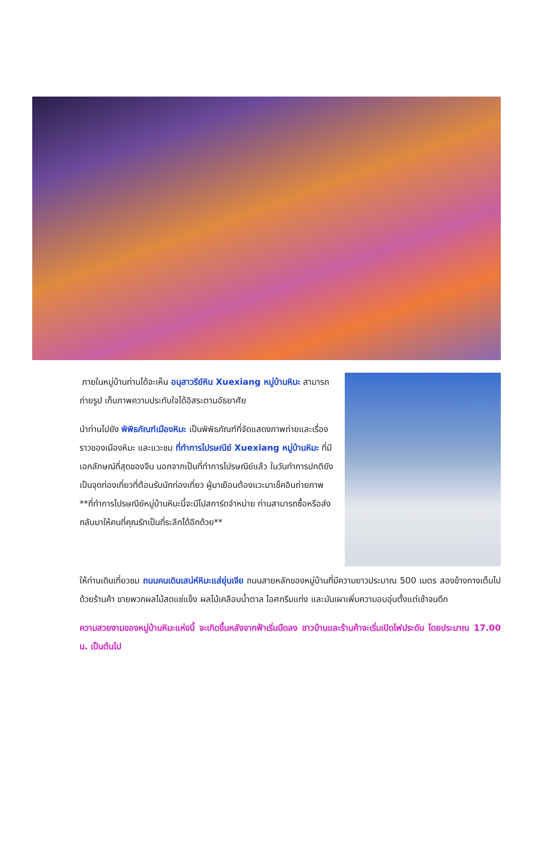ภายในหมู่บ้านท่านได้จะเห็น อนุสาวรีย์หิน Xuexiang หมู่บ้านหิมะ สามารถถ่ายรูป เก็บภาพความประทับใจได้อิสระตามอัธยาศัย
นำท่านไปยัง พิพิธภัณฑ์เมืองหิมะ เป็นพิพิธภัณฑ์ที่จัดแสดงภาพถ่ายและเรื่องราวของเมืองหิมะ และแวะชม ที่ทำการไปรษณีย์ Xuexiang หมู่บ้านหิมะ ที่มีเอกลักษณ์ที่สุดของจีน นอกจากเป็นที่ทำการไปรษณีย์แล้ว ในวันทำการปกติยังเป็นจุดท่องเที่ยวที่ต้อนรับนักท่องเที่ยว ผู้มาเยือนต้องแวะมาเช็คอินถ่ายภาพ **ที่ทำการไปรษณีย์หมู่บ้านหิมะนี้จะมีโปสการ์ดจำหน่าย ท่านสามารถซื้อหรือส่งกลับมาให้คนที่คุณรักเป็นที่ระลึกได้อีกด้วย**
ให้ท่านเดินเที่ยวชม ถนนคนเดินเสน่ห์หิมะแส่ยุ่นเจีย ถนนสายหลักของหมู่บ้านที่มีความยาวประมาณ 500 เมตร สองข้างทางเต็มไปด้วยร้านค้า ขายพวกผลไม้สดแช่แข็ง ผลไม้เคลือบน้ำตาล ไอศกรีมแท่ง และมันเผาเพิ่มความอบอุ่นตั้งแต่เช้าจนดึก
ความสวยงามของหมู่บ้านหิมะแห่งนี้ จะเกิดขึ้นหลังจากฟ้าเริ่มมืดลง ชาวบ้านและร้านค้าจะเริ่มเปิดไฟประดับ โดยประมาณ 17.00 น. เป็นต้นไป